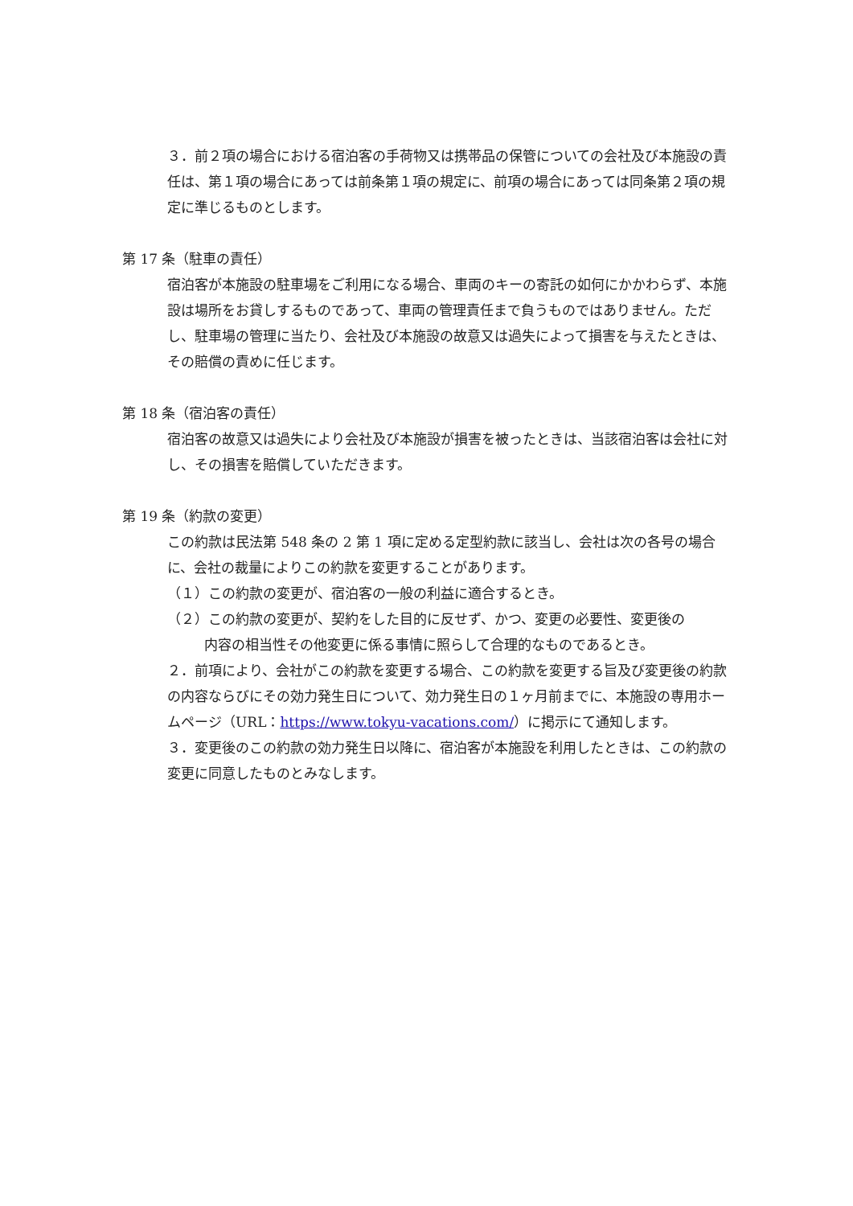３．前２項の場合における宿泊客の手荷物又は携帯品の保管についての会社及び本施設の責任は、第１項の場合にあっては前条第１項の規定に、前項の場合にあっては同条第２項の規定に準じるものとします。
第 17 条（駐車の責任）
宿泊客が本施設の駐車場をご利用になる場合、車両のキーの寄託の如何にかかわらず、本施設は場所をお貸しするものであって、車両の管理責任まで負うものではありません。ただし、駐車場の管理に当たり、会社及び本施設の故意又は過失によって損害を与えたときは、その賠償の責めに任じます。
第 18 条（宿泊客の責任）
宿泊客の故意又は過失により会社及び本施設が損害を被ったときは、当該宿泊客は会社に対し、その損害を賠償していただきます。
第 19 条（約款の変更）
この約款は民法第 548 条の 2 第 1 項に定める定型約款に該当し、会社は次の各号の場合に、会社の裁量によりこの約款を変更することがあります。
（１）この約款の変更が、宿泊客の一般の利益に適合するとき。
（２）この約款の変更が、契約をした目的に反せず、かつ、変更の必要性、変更後の
内容の相当性その他変更に係る事情に照らして合理的なものであるとき。
２．前項により、会社がこの約款を変更する場合、この約款を変更する旨及び変更後の約款の内容ならびにその効力発生日について、効力発生日の１ヶ月前までに、本施設の専用ホームページ（URL：https://www.tokyu-vacations.com/）に掲示にて通知します。
３．変更後のこの約款の効力発生日以降に、宿泊客が本施設を利用したときは、この約款の変更に同意したものとみなします。